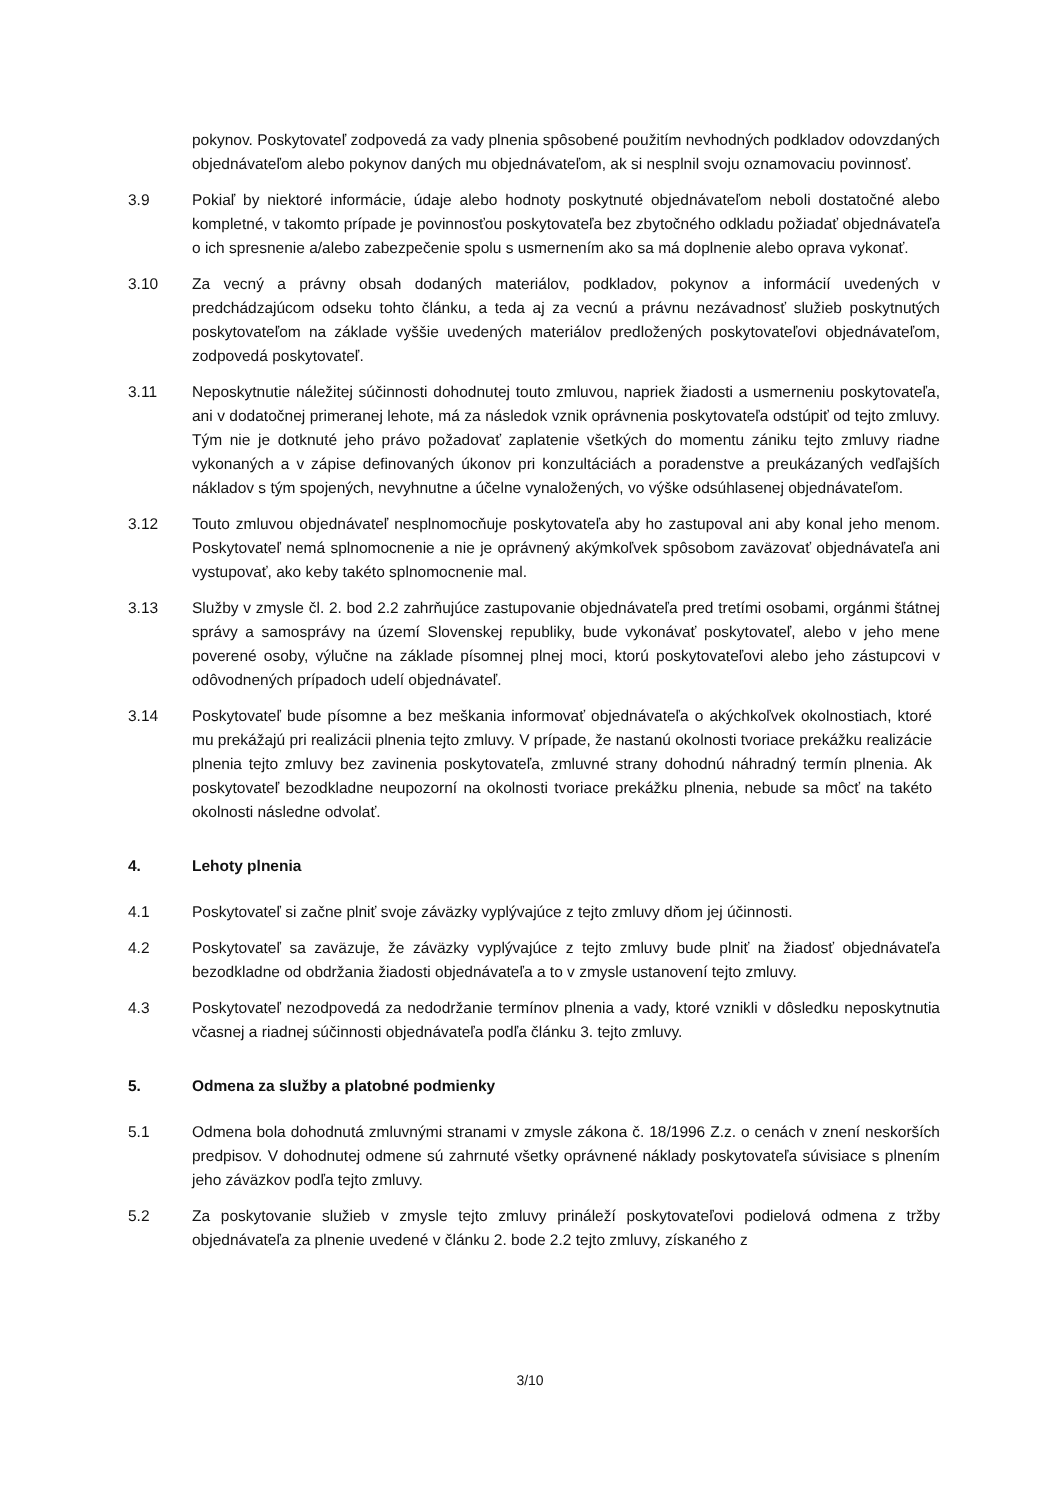pokynov. Poskytovateľ zodpovedá za vady plnenia spôsobené použitím nevhodných podkladov odovzdaných objednávateľom alebo pokynov daných mu objednávateľom, ak si nesplnil svoju oznamovaciu povinnosť.
3.9 Pokiaľ by niektoré informácie, údaje alebo hodnoty poskytnuté objednávateľom neboli dostatočné alebo kompletné, v takomto prípade je povinnosťou poskytovateľa bez zbytočného odkladu požiadať objednávateľa o ich spresnenie a/alebo zabezpečenie spolu s usmernením ako sa má doplnenie alebo oprava vykonať.
3.10 Za vecný a právny obsah dodaných materiálov, podkladov, pokynov a informácií uvedených v predchádzajúcom odseku tohto článku, a teda aj za vecnú a právnu nezávadnosť služieb poskytnutých poskytovateľom na základe vyššie uvedených materiálov predložených poskytovateľovi objednávateľom, zodpovedá poskytovateľ.
3.11 Neposkytnutie náležitej súčinnosti dohodnutej touto zmluvou, napriek žiadosti a usmerneniu poskytovateľa, ani v dodatočnej primeranej lehote, má za následok vznik oprávnenia poskytovateľa odstúpiť od tejto zmluvy. Tým nie je dotknuté jeho právo požadovať zaplatenie všetkých do momentu zániku tejto zmluvy riadne vykonaných a v zápise definovaných úkonov pri konzultáciách a poradenstve a preukázaných vedľajších nákladov s tým spojených, nevyhnutne a účelne vynaložených, vo výške odsúhlasenej objednávateľom.
3.12 Touto zmluvou objednávateľ nesplnomocňuje poskytovateľa aby ho zastupoval ani aby konal jeho menom. Poskytovateľ nemá splnomocnenie a nie je oprávnený akýmkoľvek spôsobom zaväzovať objednávateľa ani vystupovať, ako keby takéto splnomocnenie mal.
3.13 Služby v zmysle čl. 2. bod 2.2 zahrňujúce zastupovanie objednávateľa pred tretími osobami, orgánmi štátnej správy a samosprávy na území Slovenskej republiky, bude vykonávať poskytovateľ, alebo v jeho mene poverené osoby, výlučne na základe písomnej plnej moci, ktorú poskytovateľovi alebo jeho zástupcovi v odôvodnených prípadoch udelí objednávateľ.
3.14 Poskytovateľ bude písomne a bez meškania informovať objednávateľa o akýchkoľvek okolnostiach, ktoré mu prekážajú pri realizácii plnenia tejto zmluvy. V prípade, že nastanú okolnosti tvoriace prekážku realizácie plnenia tejto zmluvy bez zavinenia poskytovateľa, zmluvné strany dohodnú náhradný termín plnenia. Ak poskytovateľ bezodkladne neupozorní na okolnosti tvoriace prekážku plnenia, nebude sa môcť na takéto okolnosti následne odvolať.
4. Lehoty plnenia
4.1 Poskytovateľ si začne plniť svoje záväzky vyplývajúce z tejto zmluvy dňom jej účinnosti.
4.2 Poskytovateľ sa zaväzuje, že záväzky vyplývajúce z tejto zmluvy bude plniť na žiadosť objednávateľa bezodkladne od obdržania žiadosti objednávateľa a to v zmysle ustanovení tejto zmluvy.
4.3 Poskytovateľ nezodpovedá za nedodržanie termínov plnenia a vady, ktoré vznikli v dôsledku neposkytnutia včasnej a riadnej súčinnosti objednávateľa podľa článku 3. tejto zmluvy.
5. Odmena za služby a platobné podmienky
5.1 Odmena bola dohodnutá zmluvnými stranami v zmysle zákona č. 18/1996 Z.z. o cenách v znení neskorších predpisov. V dohodnutej odmene sú zahrnuté všetky oprávnené náklady poskytovateľa súvisiace s plnením jeho záväzkov podľa tejto zmluvy.
5.2 Za poskytovanie služieb v zmysle tejto zmluvy prináleží poskytovateľovi podielová odmena z tržby objednávateľa za plnenie uvedené v článku 2. bode 2.2 tejto zmluvy, získaného z
3/10